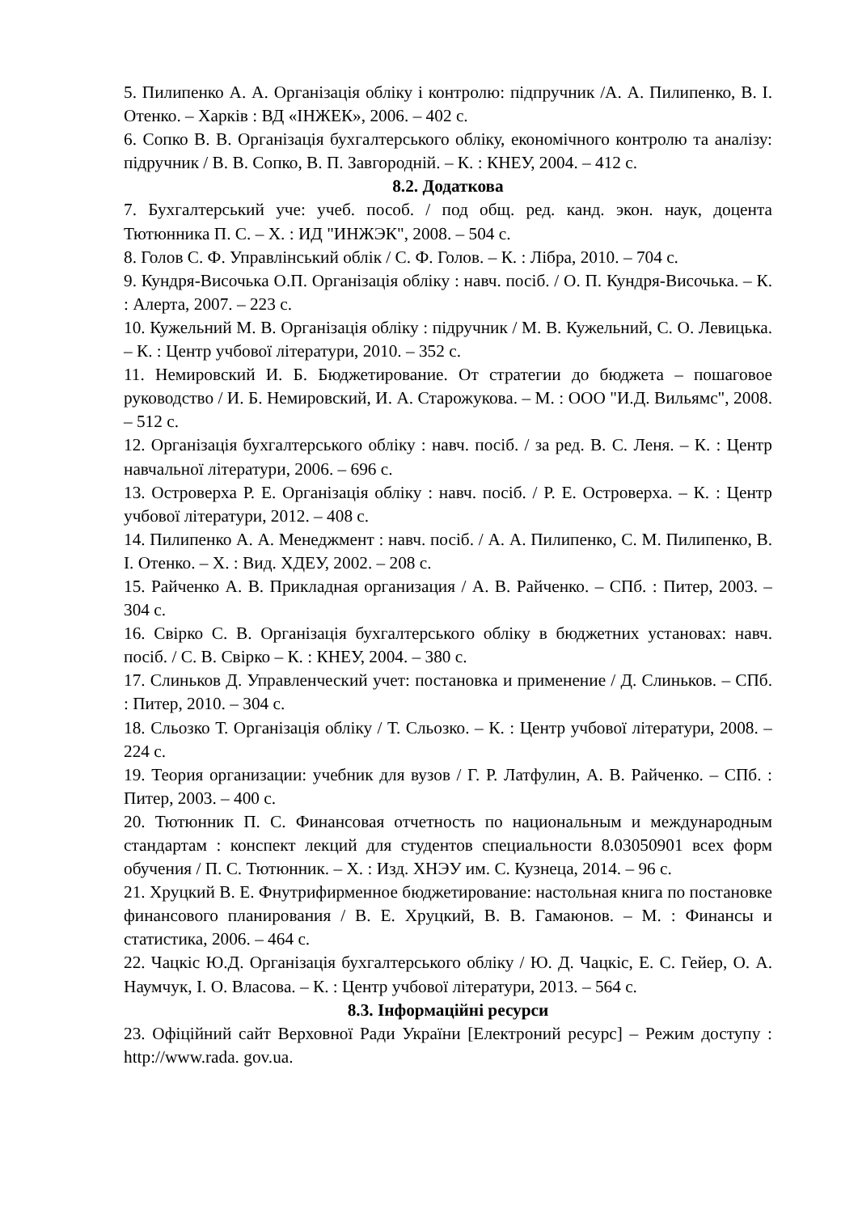5. Пилипенко А. А. Організація обліку і контролю: підпручник /А. А. Пилипенко, В. І. Отенко. – Харків : ВД «ІНЖЕК», 2006. – 402 с.
6. Сопко В. В. Організація бухгалтерського обліку, економічного контролю та аналізу: підручник / В. В. Сопко, В. П. Завгородній. – К. : КНЕУ, 2004. – 412 с.
8.2. Додаткова
7. Бухгалтерський уче: учеб. пособ. / под общ. ред. канд. экон. наук, доцента Тютюнника П. С. – Х. : ИД "ИНЖЭК", 2008. – 504 с.
8. Голов С. Ф. Управлінський облік / С. Ф. Голов. – К. : Лібра, 2010. – 704 с.
9. Кундря-Височька О.П. Організація обліку : навч. посіб. / О. П. Кундря-Височька. – К. : Алерта, 2007. – 223 с.
10. Кужельний М. В. Організація обліку : підручник / М. В. Кужельний, С. О. Левицька. – К. : Центр учбової літератури, 2010. – 352 с.
11. Немировский И. Б. Бюджетирование. От стратегии до бюджета – пошаговое руководство / И. Б. Немировский, И. А. Старожукова. – М. : ООО "И.Д. Вильямс", 2008. – 512 с.
12. Організація бухгалтерського обліку : навч. посіб. / за ред. В. С. Леня. – К. : Центр навчальної літератури, 2006. – 696 с.
13. Островерха Р. Е. Організація обліку : навч. посіб. / Р. Е. Островерха. – К. : Центр учбової літератури, 2012. – 408 с.
14. Пилипенко А. А. Менеджмент : навч. посіб. / А. А. Пилипенко, С. М. Пилипенко, В. І. Отенко. – Х. : Вид. ХДЕУ, 2002. – 208 с.
15. Райченко А. В. Прикладная организация / А. В. Райченко. – СПб. : Питер, 2003. – 304 с.
16. Свірко С. В. Організація бухгалтерського обліку в бюджетних установах: навч. посіб. / С. В. Свірко – К. : КНЕУ, 2004. – 380 с.
17. Слиньков Д. Управленческий учет: постановка и применение / Д. Слиньков. – СПб. : Питер, 2010. – 304 с.
18. Сльозко Т. Організація обліку / Т. Сльозко. – К. : Центр учбової літератури, 2008. – 224 с.
19. Теория организации: учебник для вузов / Г. Р. Латфулин, А. В. Райченко. – СПб. : Питер, 2003. – 400 с.
20. Тютюнник П. С. Финансовая отчетность по национальным и международным стандартам : конспект лекций для студентов специальности 8.03050901 всех форм обучения / П. С. Тютюнник. – Х. : Изд. ХНЭУ им. С. Кузнеца, 2014. – 96 с.
21. Хруцкий В. Е. Фнутрифирменное бюджетирование: настольная книга по постановке финансового планирования / В. Е. Хруцкий, В. В. Гамаюнов. – М. : Финансы и статистика, 2006. – 464 с.
22. Чацкіс Ю.Д. Організація бухгалтерського обліку / Ю. Д. Чацкіс, Е. С. Гейер, О. А. Наумчук, І. О. Власова. – К. : Центр учбової літератури, 2013. – 564 с.
8.3. Інформаційні ресурси
23. Офіційний сайт Верховної Ради України [Електроний ресурс] – Режим доступу : http://www.rada. gov.ua.